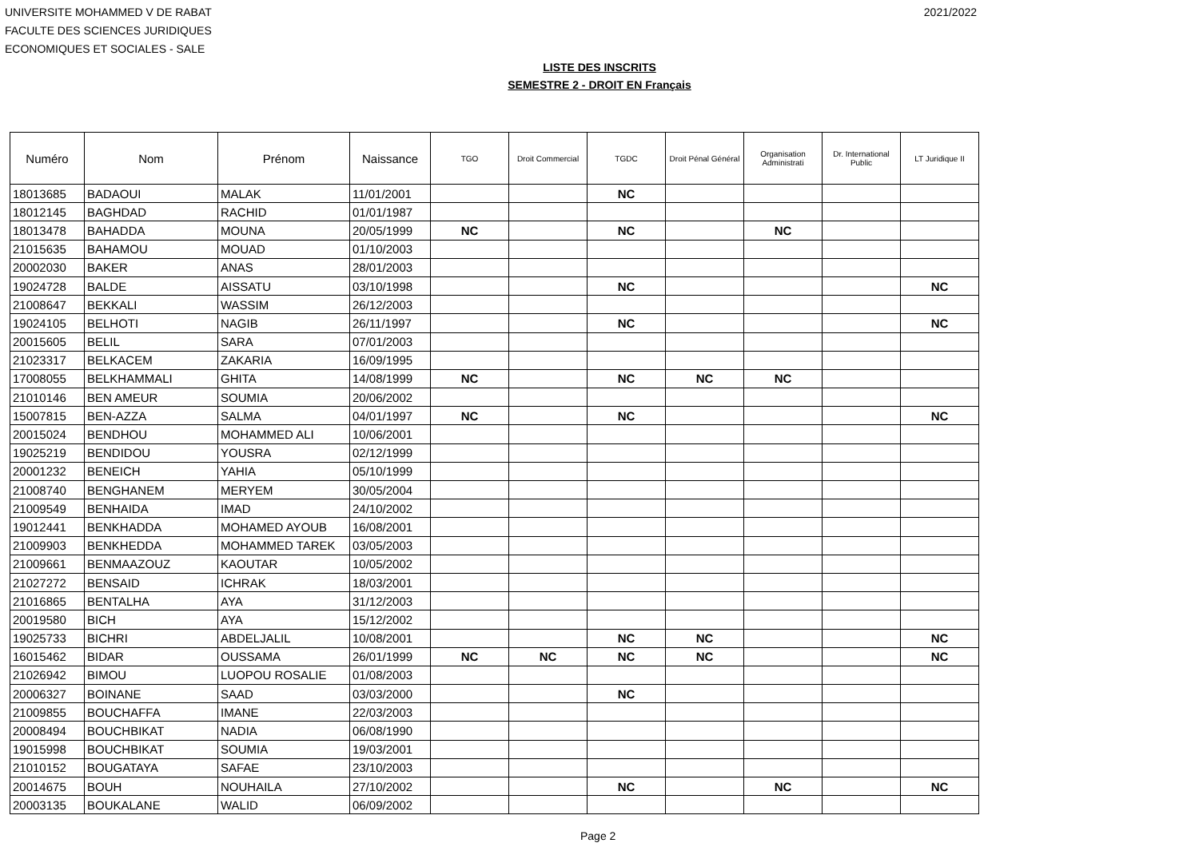UNIVERSITE MOHAMMED V DE RABAT
FACULTE DES SCIENCES JURIDIQUES
ECONOMIQUES ET SOCIALES - SALE
2021/2022
LISTE DES INSCRITS
SEMESTRE 2 - DROIT EN Français
| Numéro | Nom | Prénom | Naissance | TGO | Droit Commercial | TGDC | Droit Pénal Général | Organisation Administrati | Dr. International Public | LT Juridique II |
| --- | --- | --- | --- | --- | --- | --- | --- | --- | --- | --- |
| 18013685 | BADAOUI | MALAK | 11/01/2001 | | | NC | | | | |
| 18012145 | BAGHDAD | RACHID | 01/01/1987 | | | | | | | |
| 18013478 | BAHADDA | MOUNA | 20/05/1999 | NC | | NC | | NC | | |
| 21015635 | BAHAMOU | MOUAD | 01/10/2003 | | | | | | | |
| 20002030 | BAKER | ANAS | 28/01/2003 | | | | | | | |
| 19024728 | BALDE | AISSATU | 03/10/1998 | | | NC | | | | NC |
| 21008647 | BEKKALI | WASSIM | 26/12/2003 | | | | | | | |
| 19024105 | BELHOTI | NAGIB | 26/11/1997 | | | NC | | | | NC |
| 20015605 | BELIL | SARA | 07/01/2003 | | | | | | | |
| 21023317 | BELKACEM | ZAKARIA | 16/09/1995 | | | | | | | |
| 17008055 | BELKHAMMALI | GHITA | 14/08/1999 | NC | | NC | NC | NC | | |
| 21010146 | BEN AMEUR | SOUMIA | 20/06/2002 | | | | | | | |
| 15007815 | BEN-AZZA | SALMA | 04/01/1997 | NC | | NC | | | | NC |
| 20015024 | BENDHOU | MOHAMMED ALI | 10/06/2001 | | | | | | | |
| 19025219 | BENDIDOU | YOUSRA | 02/12/1999 | | | | | | | |
| 20001232 | BENEICH | YAHIA | 05/10/1999 | | | | | | | |
| 21008740 | BENGHANEM | MERYEM | 30/05/2004 | | | | | | | |
| 21009549 | BENHAIDA | IMAD | 24/10/2002 | | | | | | | |
| 19012441 | BENKHADDA | MOHAMED AYOUB | 16/08/2001 | | | | | | | |
| 21009903 | BENKHEDDA | MOHAMMED TAREK | 03/05/2003 | | | | | | | |
| 21009661 | BENMAAZOUZ | KAOUTAR | 10/05/2002 | | | | | | | |
| 21027272 | BENSAID | ICHRAK | 18/03/2001 | | | | | | | |
| 21016865 | BENTALHA | AYA | 31/12/2003 | | | | | | | |
| 20019580 | BICH | AYA | 15/12/2002 | | | | | | | |
| 19025733 | BICHRI | ABDELJALIL | 10/08/2001 | | | NC | NC | | | NC |
| 16015462 | BIDAR | OUSSAMA | 26/01/1999 | NC | NC | NC | NC | | | NC |
| 21026942 | BIMOU | LUOPOU ROSALIE | 01/08/2003 | | | | | | | |
| 20006327 | BOINANE | SAAD | 03/03/2000 | | | NC | | | | |
| 21009855 | BOUCHAFFA | IMANE | 22/03/2003 | | | | | | | |
| 20008494 | BOUCHBIKAT | NADIA | 06/08/1990 | | | | | | | |
| 19015998 | BOUCHBIKAT | SOUMIA | 19/03/2001 | | | | | | | |
| 21010152 | BOUGATAYA | SAFAE | 23/10/2003 | | | | | | | |
| 20014675 | BOUH | NOUHAILA | 27/10/2002 | | | NC | | NC | | NC |
| 20003135 | BOUKALANE | WALID | 06/09/2002 | | | | | | | |
Page 2